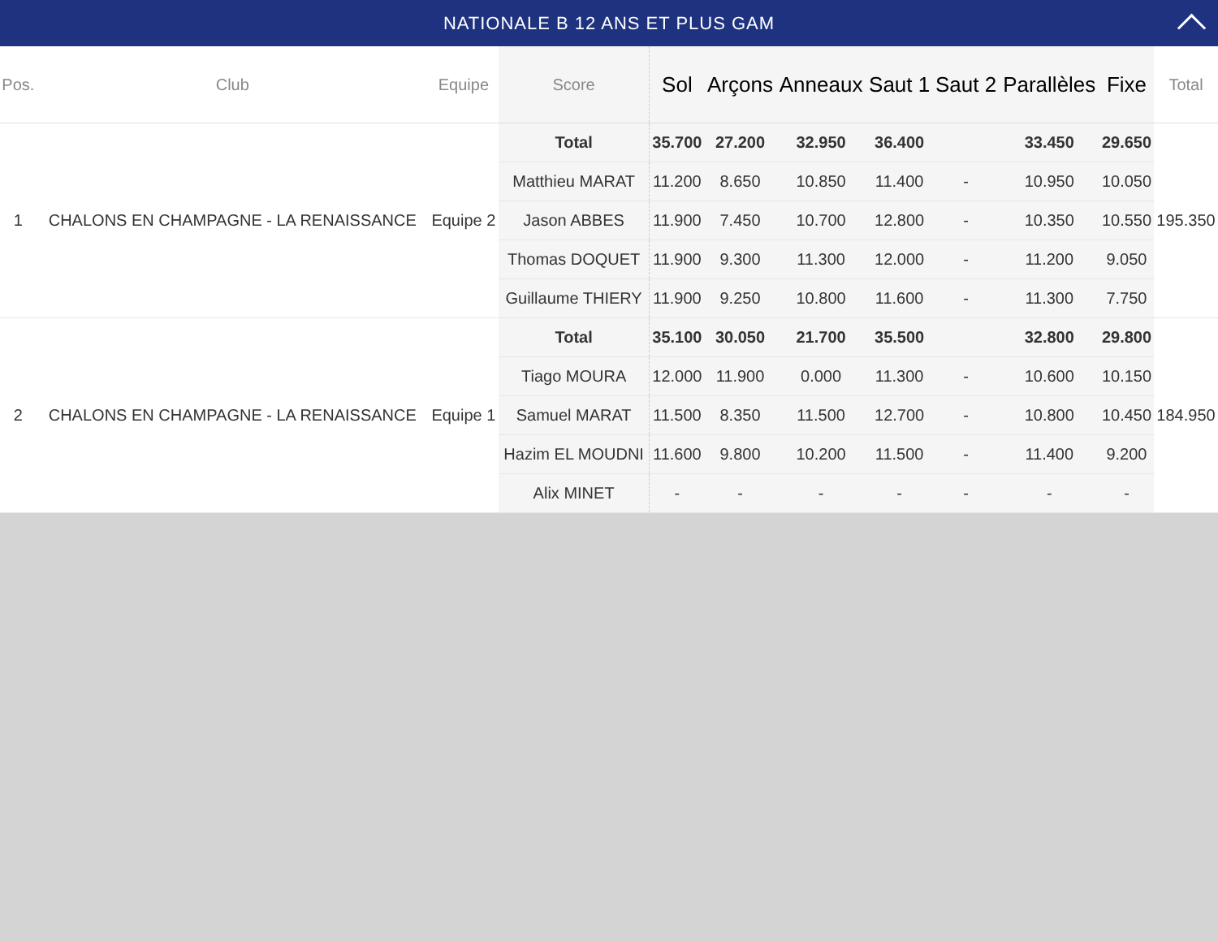NATIONALE B 12 ANS ET PLUS GAM
| Pos. | Club | Equipe | Score | Sol | Arçons | Anneaux | Saut 1 | Saut 2 | Parallèles | Fixe | Total |
| --- | --- | --- | --- | --- | --- | --- | --- | --- | --- | --- | --- |
| 1 | CHALONS EN CHAMPAGNE - LA RENAISSANCE | Equipe 2 | Total | 35.700 | 27.200 | 32.950 | 36.400 | | 33.450 | 29.650 | 195.350 |
| | | | Matthieu MARAT | 11.200 | 8.650 | 10.850 | 11.400 | - | 10.950 | 10.050 | |
| | | | Jason ABBES | 11.900 | 7.450 | 10.700 | 12.800 | - | 10.350 | 10.550 | |
| | | | Thomas DOQUET | 11.900 | 9.300 | 11.300 | 12.000 | - | 11.200 | 9.050 | |
| | | | Guillaume THIERY | 11.900 | 9.250 | 10.800 | 11.600 | - | 11.300 | 7.750 | |
| 2 | CHALONS EN CHAMPAGNE - LA RENAISSANCE | Equipe 1 | Total | 35.100 | 30.050 | 21.700 | 35.500 | | 32.800 | 29.800 | 184.950 |
| | | | Tiago MOURA | 12.000 | 11.900 | 0.000 | 11.300 | - | 10.600 | 10.150 | |
| | | | Samuel MARAT | 11.500 | 8.350 | 11.500 | 12.700 | - | 10.800 | 10.450 | |
| | | | Hazim EL MOUDNI | 11.600 | 9.800 | 10.200 | 11.500 | - | 11.400 | 9.200 | |
| | | | Alix MINET | - | - | - | - | - | - | - | |